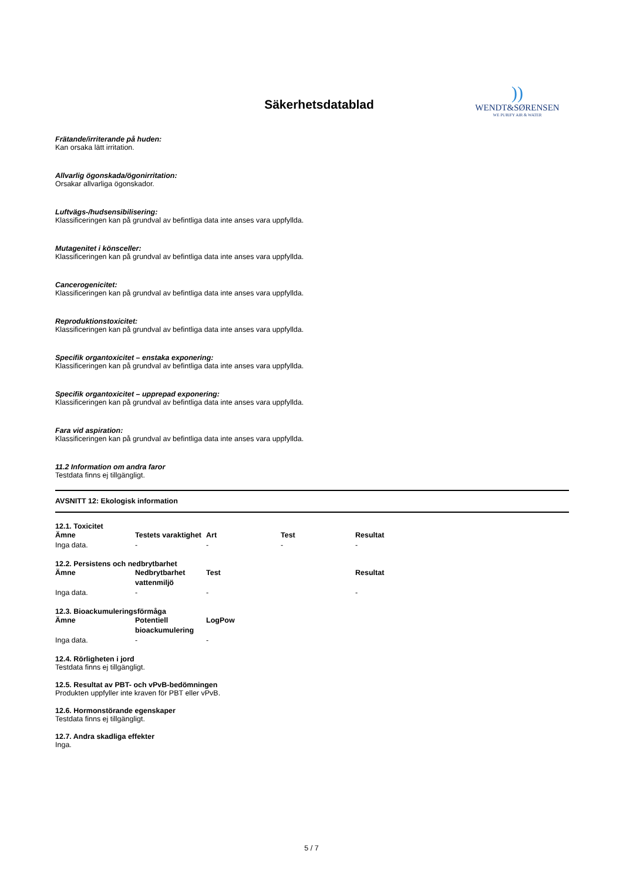Säkerhetsdatablad
))
WENDT&SØRENSEN
WE PURIFY AIR & WATER
Frätande/irriterande på huden:
Kan orsaka lätt irritation.
Allvarlig ögonskada/ögonirritation:
Orsakar allvarliga ögonskador.
Luftvägs-/hudsensibilisering:
Klassificeringen kan på grundval av befintliga data inte anses vara uppfyllda.
Mutagenitet i könsceller:
Klassificeringen kan på grundval av befintliga data inte anses vara uppfyllda.
Cancerogenicitet:
Klassificeringen kan på grundval av befintliga data inte anses vara uppfyllda.
Reproduktionstoxicitet:
Klassificeringen kan på grundval av befintliga data inte anses vara uppfyllda.
Specifik organtoxicitet – enstaka exponering:
Klassificeringen kan på grundval av befintliga data inte anses vara uppfyllda.
Specifik organtoxicitet – upprepad exponering:
Klassificeringen kan på grundval av befintliga data inte anses vara uppfyllda.
Fara vid aspiration:
Klassificeringen kan på grundval av befintliga data inte anses vara uppfyllda.
11.2 Information om andra faror
Testdata finns ej tillgängligt.
AVSNITT 12: Ekologisk information
12.1. Toxicitet
| Ämne | Testets varaktighet | Art | Test | Resultat |
| --- | --- | --- | --- | --- |
| Inga data. | - | - | - | - |
12.2. Persistens och nedbrytbarhet
| Ämne | Nedbrytbarhet vattenmiljö | Test | | Resultat |
| --- | --- | --- | --- | --- |
| Inga data. | - | - | | - |
12.3. Bioackumuleringsförmåga
| Ämne | Potentiell bioackumulering | LogPow |
| --- | --- | --- |
| Inga data. | - | - |
12.4. Rörligheten i jord
Testdata finns ej tillgängligt.
12.5. Resultat av PBT- och vPvB-bedömningen
Produkten uppfyller inte kraven för PBT eller vPvB.
12.6. Hormonstörande egenskaper
Testdata finns ej tillgängligt.
12.7. Andra skadliga effekter
Inga.
5 / 7